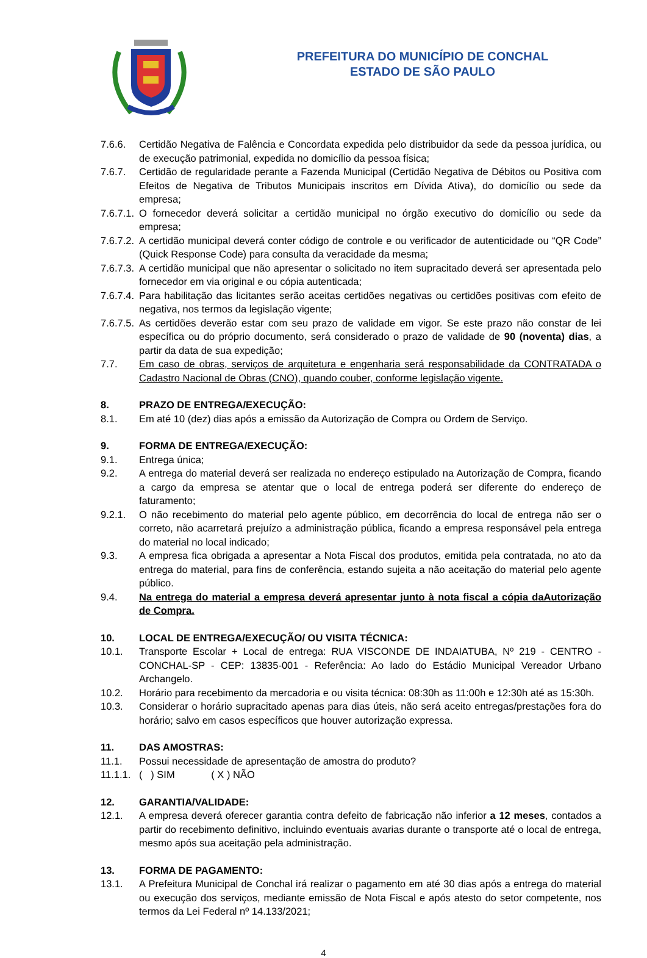PREFEITURA DO MUNICÍPIO DE CONCHAL
ESTADO DE SÃO PAULO
7.6.6. Certidão Negativa de Falência e Concordata expedida pelo distribuidor da sede da pessoa jurídica, ou de execução patrimonial, expedida no domicílio da pessoa física;
7.6.7. Certidão de regularidade perante a Fazenda Municipal (Certidão Negativa de Débitos ou Positiva com Efeitos de Negativa de Tributos Municipais inscritos em Dívida Ativa), do domicílio ou sede da empresa;
7.6.7.1.
O fornecedor deverá solicitar a certidão municipal no órgão executivo do domicílio ou sede da empresa;
7.6.7.2.
A certidão municipal deverá conter código de controle e ou verificador de autenticidade ou “QR Code” (Quick Response Code) para consulta da veracidade da mesma;
7.6.7.3.
A certidão municipal que não apresentar o solicitado no item supracitado deverá ser apresentada pelo fornecedor em via original e ou cópia autenticada;
7.6.7.4.
Para habilitação das licitantes serão aceitas certidões negativas ou certidões positivas com efeito de negativa, nos termos da legislação vigente;
7.6.7.5.
As certidões deverão estar com seu prazo de validade em vigor. Se este prazo não constar de lei específica ou do próprio documento, será considerado o prazo de validade de 90 (noventa) dias, a partir da data de sua expedição;
7.7. Em caso de obras, serviços de arquitetura e engenharia será responsabilidade da CONTRATADA o Cadastro Nacional de Obras (CNO), quando couber, conforme legislação vigente.
8. PRAZO DE ENTREGA/EXECUÇÃO:
8.1. Em até 10 (dez) dias após a emissão da Autorização de Compra ou Ordem de Serviço.
9. FORMA DE ENTREGA/EXECUÇÃO:
9.1. Entrega única;
9.2. A entrega do material deverá ser realizada no endereço estipulado na Autorização de Compra, ficando a cargo da empresa se atentar que o local de entrega poderá ser diferente do endereço de faturamento;
9.2.1. O não recebimento do material pelo agente público, em decorrência do local de entrega não ser o correto, não acarretará prejuízo a administração pública, ficando a empresa responsável pela entrega do material no local indicado;
9.3. A empresa fica obrigada a apresentar a Nota Fiscal dos produtos, emitida pela contratada, no ato da entrega do material, para fins de conferência, estando sujeita a não aceitação do material pelo agente público.
9.4. Na entrega do material a empresa deverá apresentar junto à nota fiscal a cópia daAutorização de Compra.
10. LOCAL DE ENTREGA/EXECUÇÃO/ OU VISITA TÉCNICA:
10.1. Transporte Escolar + Local de entrega: RUA VISCONDE DE INDAIATUBA, Nº 219 - CENTRO - CONCHAL-SP - CEP: 13835-001 - Referência: Ao lado do Estádio Municipal Vereador Urbano Archangelo.
10.2. Horário para recebimento da mercadoria e ou visita técnica: 08:30h as 11:00h e 12:30h até as 15:30h.
10.3. Considerar o horário supracitado apenas para dias úteis, não será aceito entregas/prestações fora do horário; salvo em casos específicos que houver autorização expressa.
11. DAS AMOSTRAS:
11.1. Possui necessidade de apresentação de amostra do produto?
11.1.1.
( ) SIM ( X ) NÃO
12. GARANTIA/VALIDADE:
12.1. A empresa deverá oferecer garantia contra defeito de fabricação não inferior a 12 meses, contados a partir do recebimento definitivo, incluindo eventuais avarias durante o transporte até o local de entrega, mesmo após sua aceitação pela administração.
13. FORMA DE PAGAMENTO:
13.1. A Prefeitura Municipal de Conchal irá realizar o pagamento em até 30 dias após a entrega do material ou execução dos serviços, mediante emissão de Nota Fiscal e após atesto do setor competente, nos termos da Lei Federal nº 14.133/2021;
4